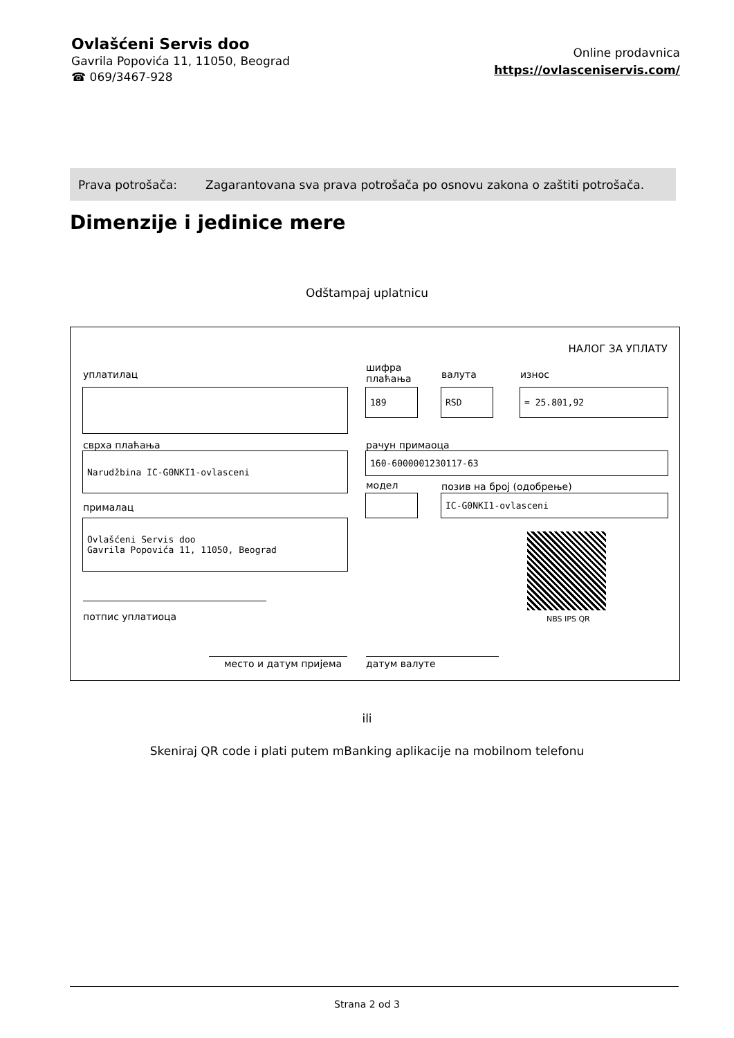Ovlašćeni Servis doo
Gavrila Popovića 11, 11050, Beograd
☎ 069/3467-928
Online prodavnica
https://ovlasceniservis.com/
Prava potrošača: Zagarantovana sva prava potrošača po osnovu zakona o zaštiti potrošača.
Dimenzije i jedinice mere
Odštampaj uplatnicu
НАЛОГ ЗА УПЛАТУ
уплатилац
шифра
плаћања
валута износ
189 RSD = 25.801,92
сврха плаћања рачун примаоца
Narudžbina IC-G0NKI1-ovlasceni 160-6000001230117-63
модел позив на број (одобрење)
IC-G0NKI1-ovlasceni
прималац
Ovlašćeni Servis doo
Gavrila Popovića 11, 11050, Beograd
NBS IPS QR
потпис уплатиоца
место и датум пријема датум валуте
ili
Skeniraj QR code i plati putem mBanking aplikacije na mobilnom telefonu
Strana 2 od 3